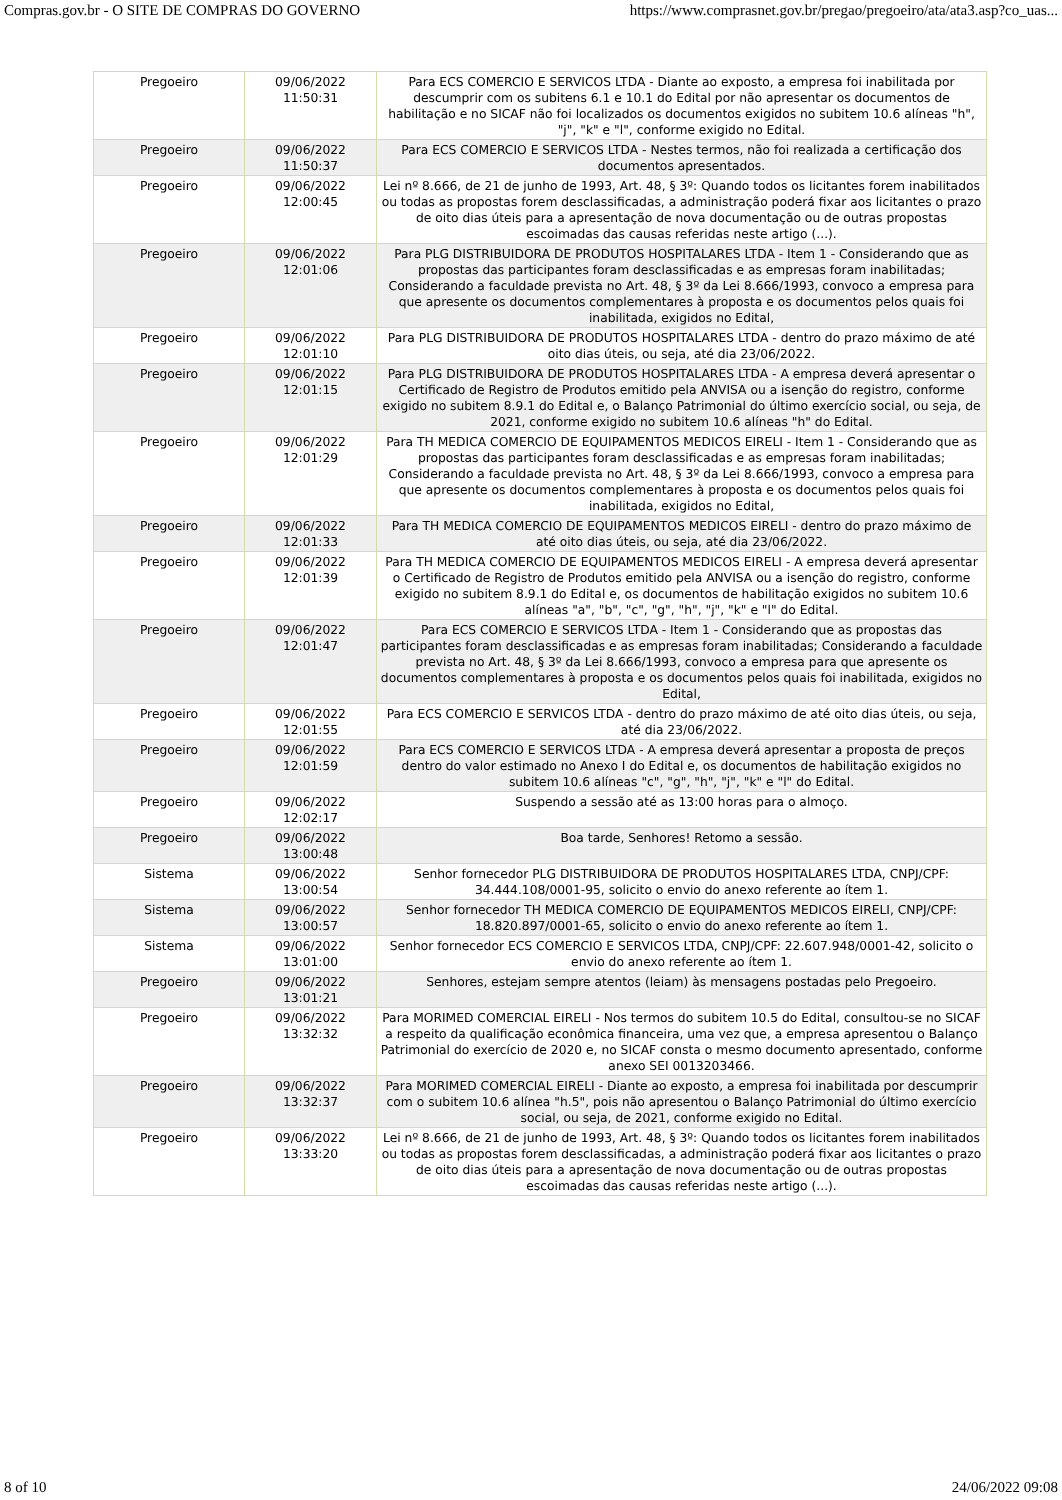Compras.gov.br - O SITE DE COMPRAS DO GOVERNO https://www.comprasnet.gov.br/pregao/pregoeiro/ata/ata3.asp?co_uas...
| Pregoeiro | 09/06/2022 11:50:31 | Para ECS COMERCIO E SERVICOS LTDA - Diante ao exposto, a empresa foi inabilitada por descumprir com os subitens 6.1 e 10.1 do Edital por não apresentar os documentos de habilitação e no SICAF não foi localizados os documentos exigidos no subitem 10.6 alíneas "h", "j", "k" e "l", conforme exigido no Edital. |
| Pregoeiro | 09/06/2022 11:50:37 | Para ECS COMERCIO E SERVICOS LTDA - Nestes termos, não foi realizada a certificação dos documentos apresentados. |
| Pregoeiro | 09/06/2022 12:00:45 | Lei nº 8.666, de 21 de junho de 1993, Art. 48, § 3º: Quando todos os licitantes forem inabilitados ou todas as propostas forem desclassificadas, a administração poderá fixar aos licitantes o prazo de oito dias úteis para a apresentação de nova documentação ou de outras propostas escoimadas das causas referidas neste artigo (...). |
| Pregoeiro | 09/06/2022 12:01:06 | Para PLG DISTRIBUIDORA DE PRODUTOS HOSPITALARES LTDA - Item 1 - Considerando que as propostas das participantes foram desclassificadas e as empresas foram inabilitadas; Considerando a faculdade prevista no Art. 48, § 3º da Lei 8.666/1993, convoco a empresa para que apresente os documentos complementares à proposta e os documentos pelos quais foi inabilitada, exigidos no Edital, |
| Pregoeiro | 09/06/2022 12:01:10 | Para PLG DISTRIBUIDORA DE PRODUTOS HOSPITALARES LTDA - dentro do prazo máximo de até oito dias úteis, ou seja, até dia 23/06/2022. |
| Pregoeiro | 09/06/2022 12:01:15 | Para PLG DISTRIBUIDORA DE PRODUTOS HOSPITALARES LTDA - A empresa deverá apresentar o Certificado de Registro de Produtos emitido pela ANVISA ou a isenção do registro, conforme exigido no subitem 8.9.1 do Edital e, o Balanço Patrimonial do último exercício social, ou seja, de 2021, conforme exigido no subitem 10.6 alíneas "h" do Edital. |
| Pregoeiro | 09/06/2022 12:01:29 | Para TH MEDICA COMERCIO DE EQUIPAMENTOS MEDICOS EIRELI - Item 1 - Considerando que as propostas das participantes foram desclassificadas e as empresas foram inabilitadas; Considerando a faculdade prevista no Art. 48, § 3º da Lei 8.666/1993, convoco a empresa para que apresente os documentos complementares à proposta e os documentos pelos quais foi inabilitada, exigidos no Edital, |
| Pregoeiro | 09/06/2022 12:01:33 | Para TH MEDICA COMERCIO DE EQUIPAMENTOS MEDICOS EIRELI - dentro do prazo máximo de até oito dias úteis, ou seja, até dia 23/06/2022. |
| Pregoeiro | 09/06/2022 12:01:39 | Para TH MEDICA COMERCIO DE EQUIPAMENTOS MEDICOS EIRELI - A empresa deverá apresentar o Certificado de Registro de Produtos emitido pela ANVISA ou a isenção do registro, conforme exigido no subitem 8.9.1 do Edital e, os documentos de habilitação exigidos no subitem 10.6 alíneas "a", "b", "c", "g", "h", "j", "k" e "l" do Edital. |
| Pregoeiro | 09/06/2022 12:01:47 | Para ECS COMERCIO E SERVICOS LTDA - Item 1 - Considerando que as propostas das participantes foram desclassificadas e as empresas foram inabilitadas; Considerando a faculdade prevista no Art. 48, § 3º da Lei 8.666/1993, convoco a empresa para que apresente os documentos complementares à proposta e os documentos pelos quais foi inabilitada, exigidos no Edital, |
| Pregoeiro | 09/06/2022 12:01:55 | Para ECS COMERCIO E SERVICOS LTDA - dentro do prazo máximo de até oito dias úteis, ou seja, até dia 23/06/2022. |
| Pregoeiro | 09/06/2022 12:01:59 | Para ECS COMERCIO E SERVICOS LTDA - A empresa deverá apresentar a proposta de preços dentro do valor estimado no Anexo I do Edital e, os documentos de habilitação exigidos no subitem 10.6 alíneas "c", "g", "h", "j", "k" e "l" do Edital. |
| Pregoeiro | 09/06/2022 12:02:17 | Suspendo a sessão até as 13:00 horas para o almoço. |
| Pregoeiro | 09/06/2022 13:00:48 | Boa tarde, Senhores! Retomo a sessão. |
| Sistema | 09/06/2022 13:00:54 | Senhor fornecedor PLG DISTRIBUIDORA DE PRODUTOS HOSPITALARES LTDA, CNPJ/CPF: 34.444.108/0001-95, solicito o envio do anexo referente ao ítem 1. |
| Sistema | 09/06/2022 13:00:57 | Senhor fornecedor TH MEDICA COMERCIO DE EQUIPAMENTOS MEDICOS EIRELI, CNPJ/CPF: 18.820.897/0001-65, solicito o envio do anexo referente ao ítem 1. |
| Sistema | 09/06/2022 13:01:00 | Senhor fornecedor ECS COMERCIO E SERVICOS LTDA, CNPJ/CPF: 22.607.948/0001-42, solicito o envio do anexo referente ao ítem 1. |
| Pregoeiro | 09/06/2022 13:01:21 | Senhores, estejam sempre atentos (leiam) às mensagens postadas pelo Pregoeiro. |
| Pregoeiro | 09/06/2022 13:32:32 | Para MORIMED COMERCIAL EIRELI - Nos termos do subitem 10.5 do Edital, consultou-se no SICAF a respeito da qualificação econômica financeira, uma vez que, a empresa apresentou o Balanço Patrimonial do exercício de 2020 e, no SICAF consta o mesmo documento apresentado, conforme anexo SEI 0013203466. |
| Pregoeiro | 09/06/2022 13:32:37 | Para MORIMED COMERCIAL EIRELI - Diante ao exposto, a empresa foi inabilitada por descumprir com o subitem 10.6 alínea "h.5", pois não apresentou o Balanço Patrimonial do último exercício social, ou seja, de 2021, conforme exigido no Edital. |
| Pregoeiro | 09/06/2022 13:33:20 | Lei nº 8.666, de 21 de junho de 1993, Art. 48, § 3º: Quando todos os licitantes forem inabilitados ou todas as propostas forem desclassificadas, a administração poderá fixar aos licitantes o prazo de oito dias úteis para a apresentação de nova documentação ou de outras propostas escoimadas das causas referidas neste artigo (...). |
8 of 10 24/06/2022 09:08